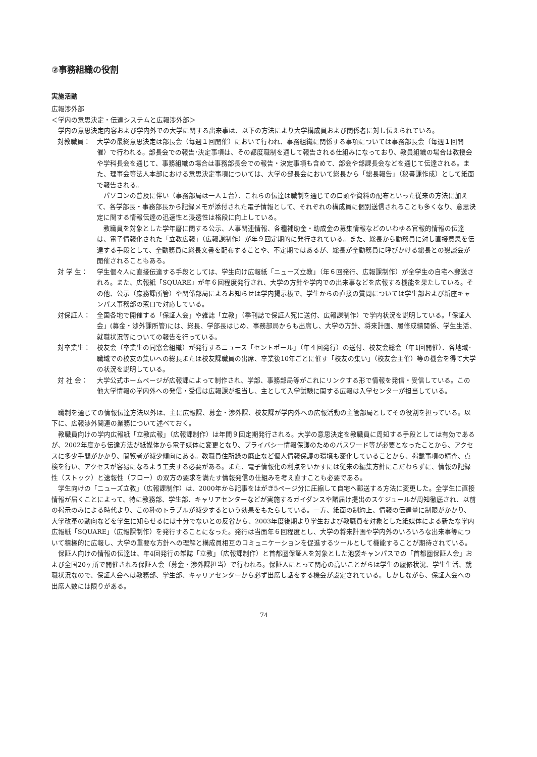②事務組織の役割
実施活動
広報渉外部
＜学内の意思決定・伝達システムと広報渉外部＞
学内の意思決定内容および学内外での大学に関する出来事は、以下の方法により大学構成員および関係者に対し伝えられている。
対教職員： 大学の最終意思決定は部長会（毎週１回開催）において行われ、事務組織に関係する事項については事務部長会（毎週１回開催）で行われる。部長会での報告･決定事項は、その都度職制を通して報告される仕組みになっており、教員組織の場合は教授会や学科長会を通じて、事務組織の場合は事務部長会での報告・決定事項も含めて、部会や部課長会などを通じて伝達される。また、理事会等法人本部における意思決定事項については、大学の部長会において総長から「総長報告」（秘書課作成）として紙面で報告される。
パソコンの普及に伴い（事務部局は一人１台）、これらの伝達は職制を通じての口頭や資料の配布といった従来の方法に加えて、各学部長・事務部長から記録メモが添付された電子情報として、それぞれの構成員に個別送信されることも多くなり、意思決定に関する情報伝達の迅速性と浸透性は格段に向上している。
教職員を対象とした学年暦に関する公示、人事関連情報、各種補助金・助成金の募集情報などのいわゆる官報的情報の伝達は、電子情報化された「立教広報」（広報課制作）が年９回定期的に発行されている。また、総長から勤務員に対し直接意思を伝達する手段として、全勤務員に総長文書を配布することや、不定期ではあるが、総長が全勤務員に呼びかける総長との懇談会が開催されることもある。
対 学 生： 学生個々人に直接伝達する手段としては、学生向け広報紙「ニューズ立教」（年６回発行、広報課制作）が全学生の自宅へ郵送される。また、広報紙「SQUARE」が年６回程度発行され、大学の方針や学内での出来事などを広報する機能を果たしている。その他、公示（庶務課所管）や関係部局によるお知らせは学内掲示板で、学生からの直接の質問については学生部および新座キャンパス事務部の窓口で対応している。
対保証人： 全国各地で開催する「保証人会」や雑誌「立教」（季刊誌で保証人宛に送付、広報課制作）で学内状況を説明している。「保証人会」(募金・渉外課所管)には、総長、学部長はじめ、事務部局からも出席し、大学の方針、将来計画、履修成績関係、学生生活、就職状況等についての報告を行っている。
対卒業生： 校友会（卒業生の同窓会組織）が発行するニュース「セントポール」（年４回発行）の送付、校友会総会（年1回開催）、各地域･職域での校友の集いへの総長または校友課職員の出席、卒業後10年ごとに催す「校友の集い」（校友会主催）等の機会を得て大学の状況を説明している。
対 社 会： 大学公式ホームページが広報課によって制作され、学部、事務部局等がこれにリンクする形で情報を発信・受信している。この他大学情報の学内外への発信・受信は広報課が担当し、主として入学試験に関する広報は入学センターが担当している。
職制を通じての情報伝達方法以外は、主に広報課、募金・渉外課、校友課が学内外への広報活動の主管部局としてその役割を担っている。以下に、広報渉外関連の業務について述べておく。
教職員向けの学内広報紙「立教広報」（広報課制作）は年間９回定期発行される。大学の意思決定を教職員に周知する手段としては有効であるが、2002年度から伝達方法が紙媒体から電子媒体に変更となり、プライバシー情報保護のためのパスワード等が必要となったことから、アクセスに多少手間がかかり、閲覧者が減少傾向にある。教職員住所録の廃止など個人情報保護の環境も変化していることから、掲載事項の精査、点検を行い、アクセスが容易になるよう工夫する必要がある。また、電子情報化の利点をいかすには従来の編集方針にこだわらずに、情報の記録性（ストック）と速報性（フロー）の双方の要求を満たす情報発信の仕組みを考え直すことも必要である。
学生向けの「ニューズ立教」（広報課制作）は、2000年から記事をはがき5ページ分に圧縮して自宅へ郵送する方法に変更した。全学生に直接情報が届くことによって、特に教務部、学生部、キャリアセンターなどが実施するガイダンスや諸届け提出のスケジュールが周知徹底され、以前の掲示のみによる時代より、この種のトラブルが減少するという効果をもたらしている。一方、紙面の制約上、情報の伝達量に制限がかかり、大学改革の動向などを学生に知らせるには十分でないとの反省から、2003年度後期より学生および教職員を対象とした紙媒体による新たな学内広報紙「SQUARE」（広報課制作）を発行することになった。発行は当面年６回程度とし、大学の将来計画や学内外のいろいろな出来事等について積極的に広報し、大学の重要な方針への理解と構成員相互のコミュニケーションを促進するツールとして機能することが期待されている。
保証人向けの情報の伝達は、年4回発行の雑誌「立教」（広報課制作）と首都圏保証人を対象とした池袋キャンパスでの「首都圏保証人会」および全国20ヶ所で開催される保証人会（募金・渉外課担当）で行われる。保証人にとって関心の高いことがらは学生の履修状況、学生生活、就職状況なので、保証人会へは教務部、学生部、キャリアセンターから必ず出席し話をする機会が設定されている。しかしながら、保証人会への出席人数には限りがある。
74